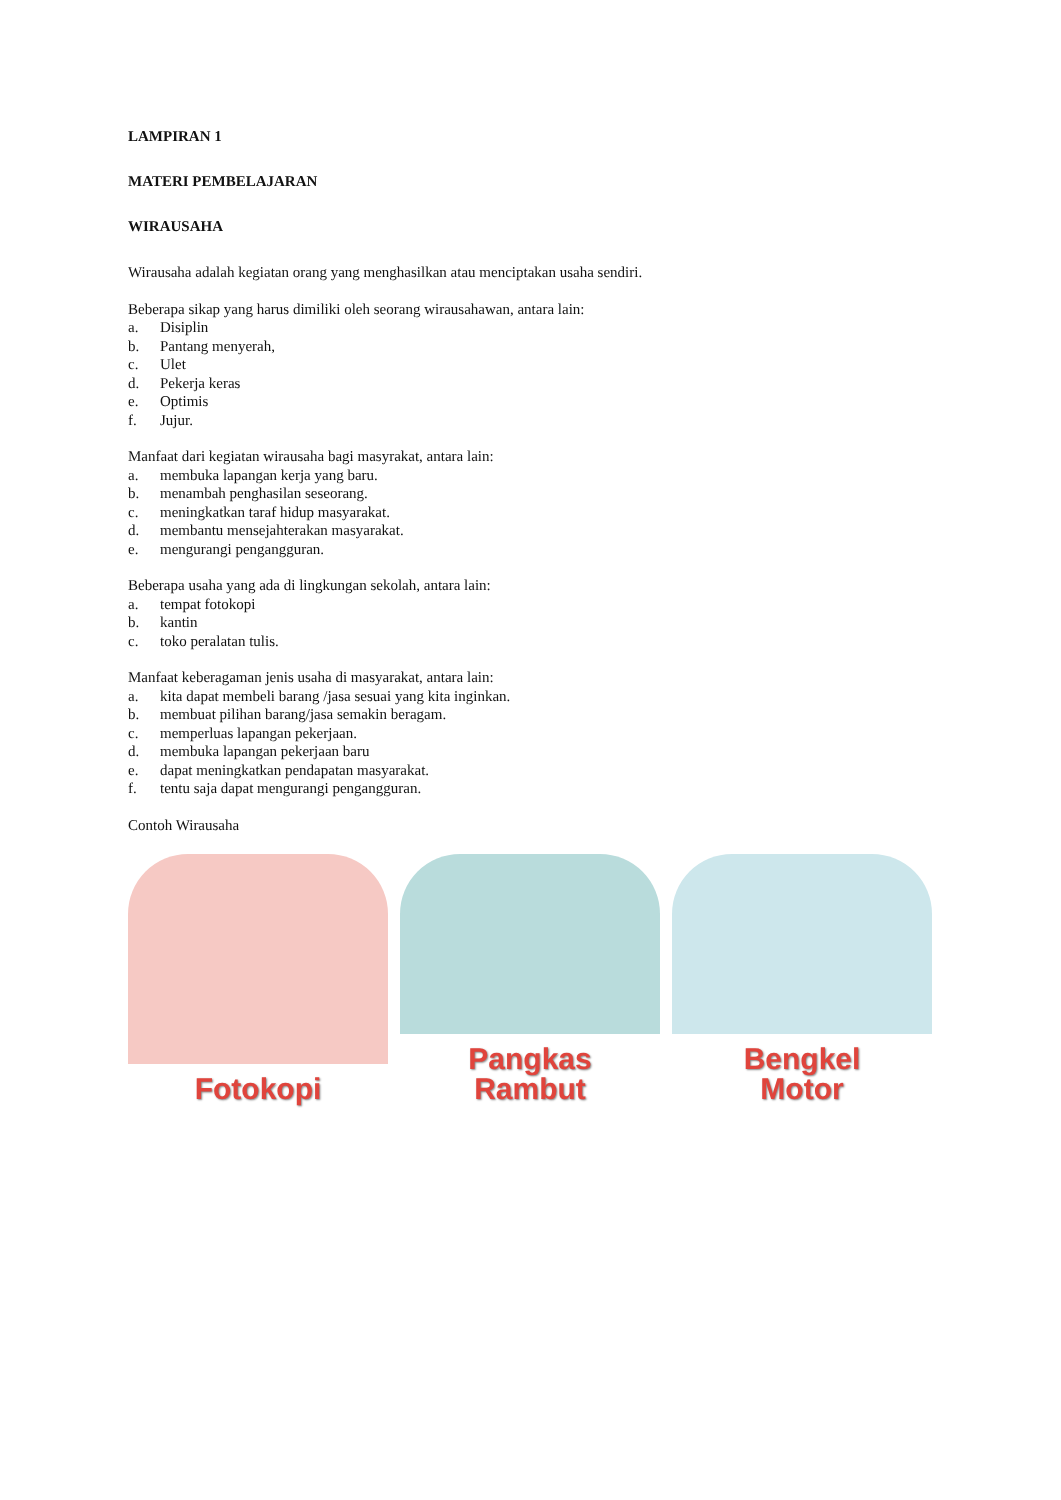LAMPIRAN 1
MATERI PEMBELAJARAN
WIRAUSAHA
Wirausaha adalah kegiatan orang yang menghasilkan atau menciptakan usaha sendiri.
Beberapa sikap yang harus dimiliki oleh seorang wirausahawan, antara lain:
a. Disiplin
b. Pantang menyerah,
c. Ulet
d. Pekerja keras
e. Optimis
f. Jujur.
Manfaat dari kegiatan wirausaha bagi masyrakat, antara lain:
a. membuka lapangan kerja yang baru.
b. menambah penghasilan seseorang.
c. meningkatkan taraf hidup masyarakat.
d. membantu mensejahterakan masyarakat.
e. mengurangi pengangguran.
Beberapa usaha yang ada di lingkungan sekolah, antara lain:
a. tempat fotokopi
b. kantin
c. toko peralatan tulis.
Manfaat keberagaman jenis usaha di masyarakat, antara lain:
a. kita dapat membeli barang /jasa sesuai yang kita inginkan.
b. membuat pilihan barang/jasa semakin beragam.
c. memperluas lapangan pekerjaan.
d. membuka lapangan pekerjaan baru
e. dapat meningkatkan pendapatan masyarakat.
f. tentu saja dapat mengurangi pengangguran.
Contoh Wirausaha
Fotokopi Pangkas
Rambut
Bengkel
Motor